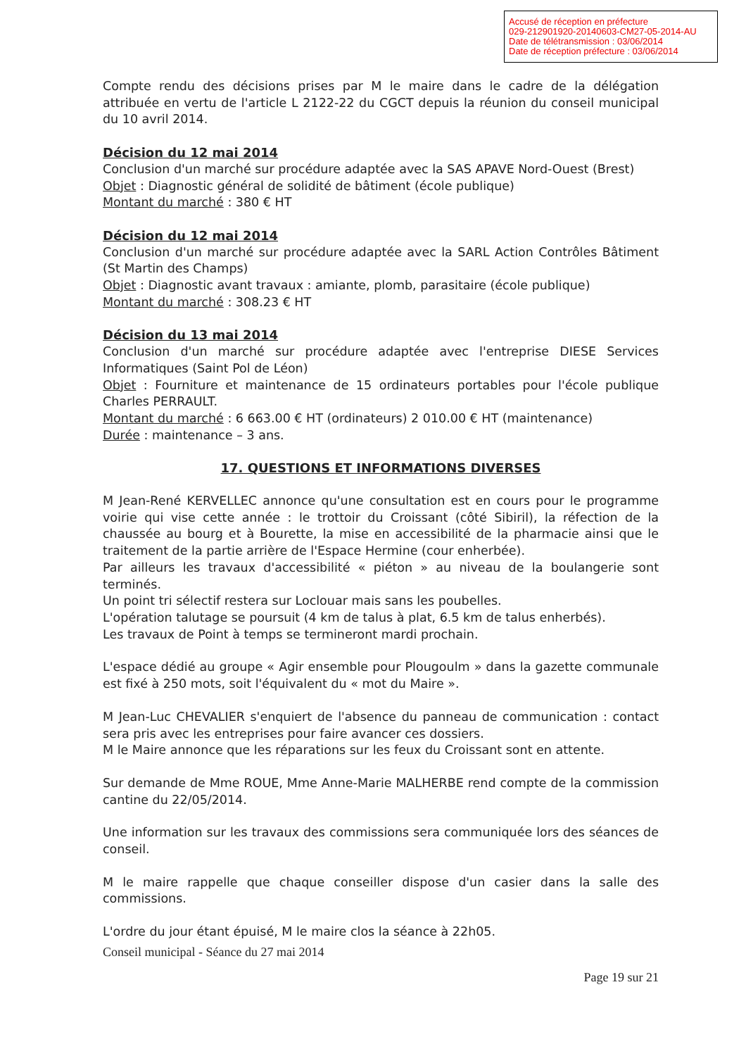Accusé de réception en préfecture
029-212901920-20140603-CM27-05-2014-AU
Date de télétransmission : 03/06/2014
Date de réception préfecture : 03/06/2014
Compte rendu des décisions prises par M le maire dans le cadre de la délégation attribuée en vertu de l'article L 2122-22 du CGCT depuis la réunion du conseil municipal du 10 avril 2014.
Décision du 12 mai 2014
Conclusion d'un marché sur procédure adaptée avec la SAS APAVE Nord-Ouest (Brest)
Objet : Diagnostic général de solidité de bâtiment (école publique)
Montant du marché : 380 € HT
Décision du 12 mai 2014
Conclusion d'un marché sur procédure adaptée avec la SARL Action Contrôles Bâtiment (St Martin des Champs)
Objet : Diagnostic avant travaux : amiante, plomb, parasitaire (école publique)
Montant du marché : 308.23 € HT
Décision du 13 mai 2014
Conclusion d'un marché sur procédure adaptée avec l'entreprise DIESE Services Informatiques (Saint Pol de Léon)
Objet : Fourniture et maintenance de 15 ordinateurs portables pour l'école publique Charles PERRAULT.
Montant du marché : 6 663.00 € HT (ordinateurs) 2 010.00 € HT (maintenance)
Durée : maintenance – 3 ans.
17. QUESTIONS ET INFORMATIONS DIVERSES
M Jean-René KERVELLEC annonce qu'une consultation est en cours pour le programme voirie qui vise cette année : le trottoir du Croissant (côté Sibiril), la réfection de la chaussée au bourg et à Bourette, la mise en accessibilité de la pharmacie ainsi que le traitement de la partie arrière de l'Espace Hermine (cour enherbée).
Par ailleurs les travaux d'accessibilité « piéton » au niveau de la boulangerie sont terminés.
Un point tri sélectif restera sur Loclouar mais sans les poubelles.
L'opération talutage se poursuit (4 km de talus à plat, 6.5 km de talus enherbés).
Les travaux de Point à temps se termineront mardi prochain.
L'espace dédié au groupe « Agir ensemble pour Plougoulm » dans la gazette communale est fixé à 250 mots, soit l'équivalent du « mot du Maire ».
M Jean-Luc CHEVALIER s'enquiert de l'absence du panneau de communication : contact sera pris avec les entreprises pour faire avancer ces dossiers.
M le Maire annonce que les réparations sur les feux du Croissant sont en attente.
Sur demande de Mme ROUE, Mme Anne-Marie MALHERBE rend compte de la commission cantine du 22/05/2014.
Une information sur les travaux des commissions sera communiquée lors des séances de conseil.
M le maire rappelle que chaque conseiller dispose d'un casier dans la salle des commissions.
L'ordre du jour étant épuisé, M le maire clos la séance à 22h05.
Conseil municipal - Séance du 27 mai 2014
Page 19 sur 21